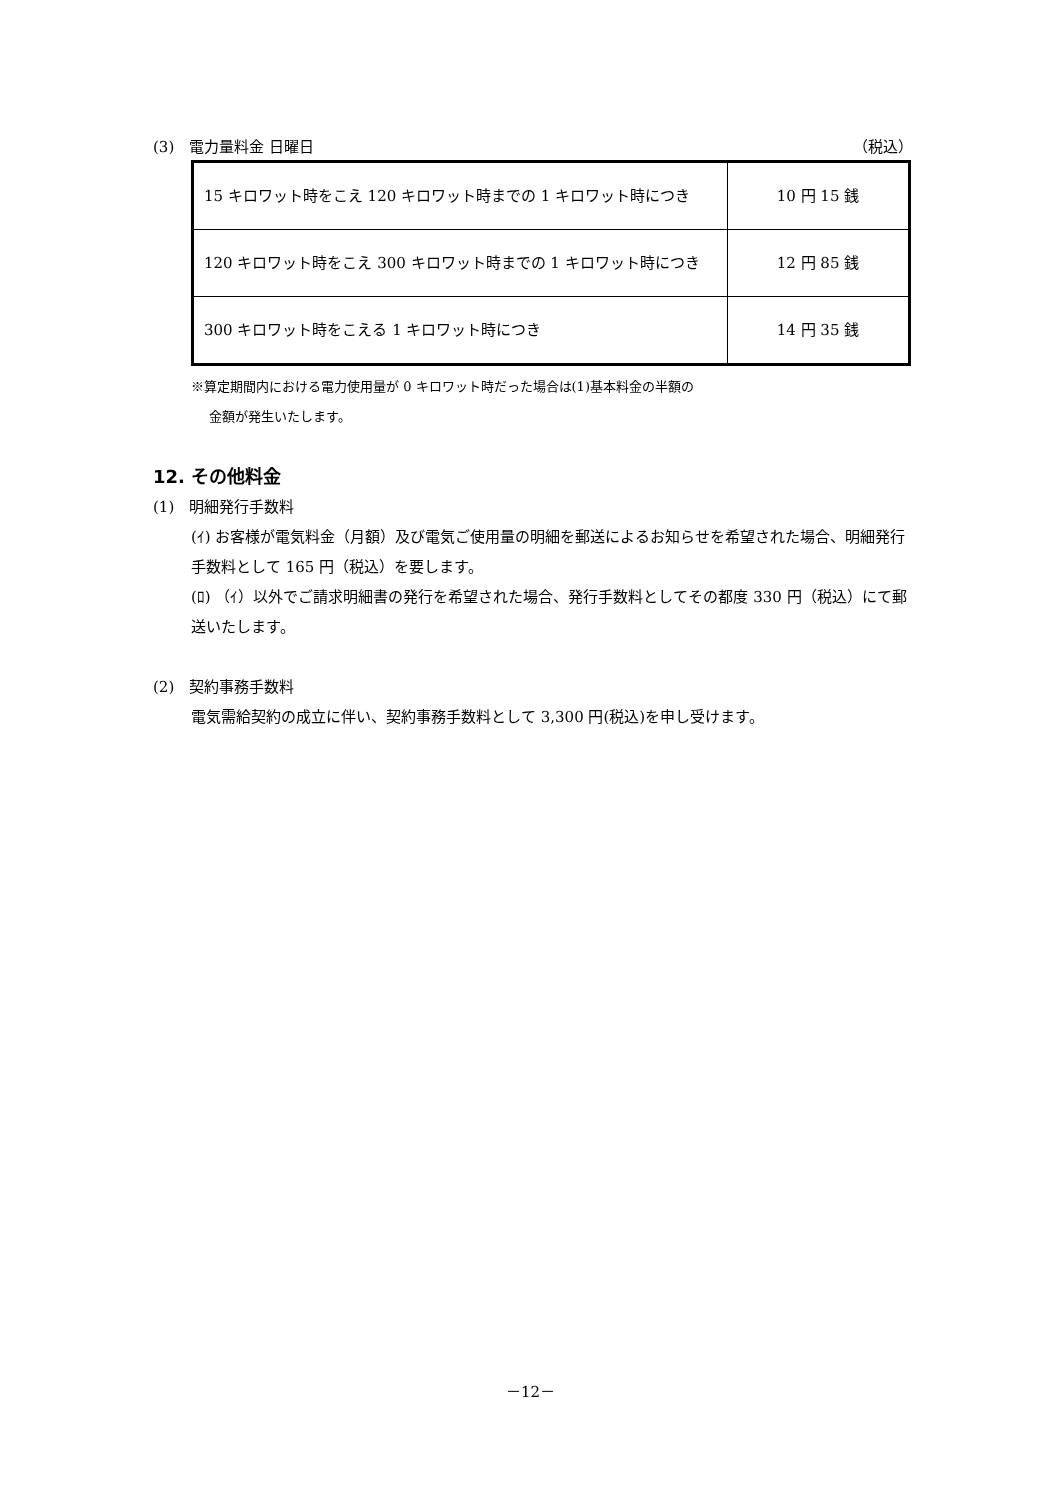(3)　電力量料金 日曜日 （税込）
| 15 キロワット時をこえ 120 キロワット時までの 1 キロワット時につき | 10 円 15 銭 |
| 120 キロワット時をこえ 300 キロワット時までの 1 キロワット時につき | 12 円 85 銭 |
| 300 キロワット時をこえる 1 キロワット時につき | 14 円 35 銭 |
※算定期間内における電力使用量が 0 キロワット時だった場合は(1)基本料金の半額の
金額が発生いたします。
12. その他料金
(1)　明細発行手数料
(ｲ) お客様が電気料金（月額）及び電気ご使用量の明細を郵送によるお知らせを希望された場合、明細発行手数料として 165 円（税込）を要します。
(ﾛ) （ｲ）以外でご請求明細書の発行を希望された場合、発行手数料としてその都度 330 円（税込）にて郵送いたします。
(2)　契約事務手数料
電気需給契約の成立に伴い、契約事務手数料として 3,300 円(税込)を申し受けます。
－12－